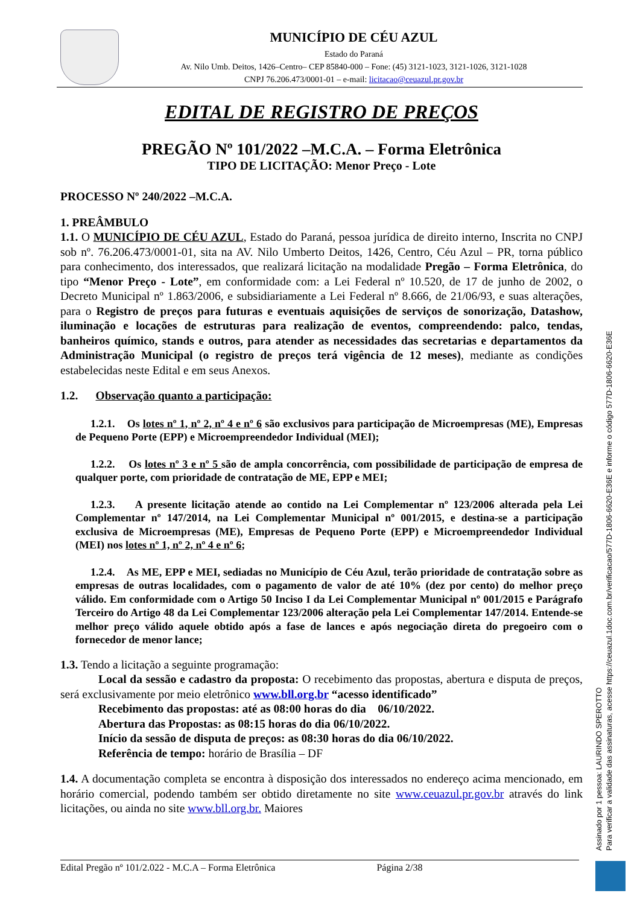MUNICÍPIO DE CÉU AZUL
Estado do Paraná
Av. Nilo Umb. Deitos, 1426–Centro– CEP 85840-000 – Fone: (45) 3121-1023, 3121-1026, 3121-1028
CNPJ 76.206.473/0001-01 – e-mail: licitacao@ceuazul.pr.gov.br
EDITAL DE REGISTRO DE PREÇOS
PREGÃO Nº 101/2022 –M.C.A. – Forma Eletrônica
TIPO DE LICITAÇÃO: Menor Preço - Lote
PROCESSO Nº 240/2022 –M.C.A.
1. PREÂMBULO
1.1. O MUNICÍPIO DE CÉU AZUL, Estado do Paraná, pessoa jurídica de direito interno, Inscrita no CNPJ sob nº. 76.206.473/0001-01, sita na AV. Nilo Umberto Deitos, 1426, Centro, Céu Azul – PR, torna público para conhecimento, dos interessados, que realizará licitação na modalidade Pregão – Forma Eletrônica, do tipo “Menor Preço - Lote”, em conformidade com: a Lei Federal nº 10.520, de 17 de junho de 2002, o Decreto Municipal nº 1.863/2006, e subsidiariamente a Lei Federal nº 8.666, de 21/06/93, e suas alterações, para o Registro de preços para futuras e eventuais aquisições de serviços de sonorização, Datashow, iluminação e locações de estruturas para realização de eventos, compreendendo: palco, tendas, banheiros químico, stands e outros, para atender as necessidades das secretarias e departamentos da Administração Municipal (o registro de preços terá vigência de 12 meses), mediante as condições estabelecidas neste Edital e em seus Anexos.
1.2. Observação quanto a participação:
1.2.1. Os lotes nº 1, nº 2, nº 4 e nº 6 são exclusivos para participação de Microempresas (ME), Empresas de Pequeno Porte (EPP) e Microempreendedor Individual (MEI);
1.2.2. Os lotes nº 3 e nº 5 são de ampla concorrência, com possibilidade de participação de empresa de qualquer porte, com prioridade de contratação de ME, EPP e MEI;
1.2.3. A presente licitação atende ao contido na Lei Complementar nº 123/2006 alterada pela Lei Complementar nº 147/2014, na Lei Complementar Municipal nº 001/2015, e destina-se a participação exclusiva de Microempresas (ME), Empresas de Pequeno Porte (EPP) e Microempreendedor Individual (MEI) nos lotes nº 1, nº 2, nº 4 e nº 6;
1.2.4. As ME, EPP e MEI, sediadas no Município de Céu Azul, terão prioridade de contratação sobre as empresas de outras localidades, com o pagamento de valor de até 10% (dez por cento) do melhor preço válido. Em conformidade com o Artigo 50 Inciso I da Lei Complementar Municipal nº 001/2015 e Parágrafo Terceiro do Artigo 48 da Lei Complementar 123/2006 alteração pela Lei Complementar 147/2014. Entende-se melhor preço válido aquele obtido após a fase de lances e após negociação direta do pregoeiro com o fornecedor de menor lance;
1.3. Tendo a licitação a seguinte programação:
Local da sessão e cadastro da proposta: O recebimento das propostas, abertura e disputa de preços, será exclusivamente por meio eletrônico www.bll.org.br “acesso identificado”
Recebimento das propostas: até as 08:00 horas do dia 06/10/2022.
Abertura das Propostas: as 08:15 horas do dia 06/10/2022.
Início da sessão de disputa de preços: as 08:30 horas do dia 06/10/2022.
Referência de tempo: horário de Brasília – DF
1.4. A documentação completa se encontra à disposição dos interessados no endereço acima mencionado, em horário comercial, podendo também ser obtido diretamente no site www.ceuazul.pr.gov.br através do link licitações, ou ainda no site www.bll.org.br. Maiores
Edital Pregão nº 101/2.022 - M.C.A – Forma Eletrônica Página 2/38
Assinado por 1 pessoa: LAURINDO SPEROTTO
Para verificar a validade das assinaturas, acesse https://ceuazul.1doc.com.br/verificacao/577D-1806-6620-E36E e informe o código 577D-1806-6620-E36E